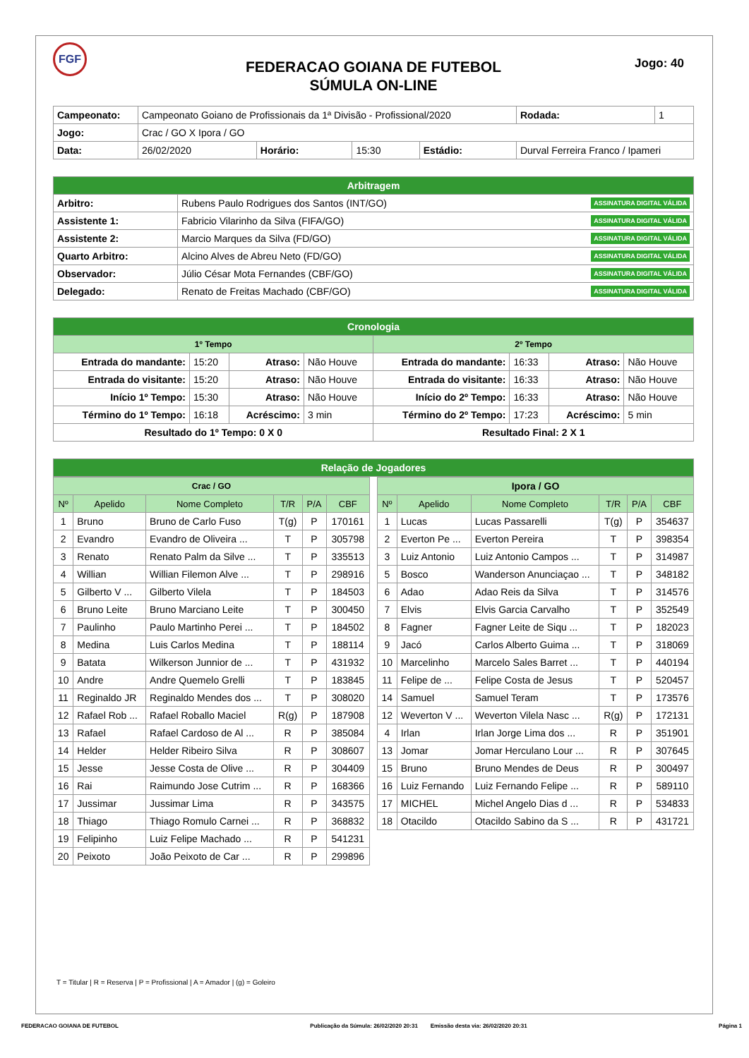FGF
FEDERACAO GOIANA DE FUTEBOL
SÚMULA ON-LINE
Jogo: 40
| Campeonato: | Campeonato Goiano de Profissionais da 1ª Divisão - Profissional/2020 | | | | | Rodada: | 1 |
| Jogo: | Crac / GO X Ipora / GO | | | | | | |
| Data: | 26/02/2020 | Horário: | 15:30 | Estádio: | Durval Ferreira Franco / Ipameri | | |
| Arbitragem | |
| Arbitro: | Rubens Paulo Rodrigues dos Santos (INT/GO) ASSINATURA DIGITAL VÁLIDA |
| Assistente 1: | Fabricio Vilarinho da Silva (FIFA/GO) ASSINATURA DIGITAL VÁLIDA |
| Assistente 2: | Marcio Marques da Silva (FD/GO) ASSINATURA DIGITAL VÁLIDA |
| Quarto Arbitro: | Alcino Alves de Abreu Neto (FD/GO) ASSINATURA DIGITAL VÁLIDA |
| Observador: | Júlio César Mota Fernandes (CBF/GO) ASSINATURA DIGITAL VÁLIDA |
| Delegado: | Renato de Freitas Machado (CBF/GO) ASSINATURA DIGITAL VÁLIDA |
| Cronologia | | | | | | | |
| 1º Tempo | | | | 2º Tempo | | | |
| Entrada do mandante: | 15:20 | Atraso: | Não Houve | Entrada do mandante: | 16:33 | Atraso: | Não Houve |
| Entrada do visitante: | 15:20 | Atraso: | Não Houve | Entrada do visitante: | 16:33 | Atraso: | Não Houve |
| Início 1º Tempo: | 15:30 | Atraso: | Não Houve | Início do 2º Tempo: | 16:33 | Atraso: | Não Houve |
| Término do 1º Tempo: | 16:18 | Acréscimo: | 3 min | Término do 2º Tempo: | 17:23 | Acréscimo: | 5 min |
| Resultado do 1º Tempo: 0 X 0 | | | | Resultado Final: 2 X 1 | | | |
| Relação de Jogadores |
| Crac / GO | | | | | |
| Nº | Apelido | Nome Completo | T/R | P/A | CBF |
| 1 | Bruno | Bruno de Carlo Fuso | T(g) | P | 170161 |
| 2 | Evandro | Evandro de Oliveira ... | T | P | 305798 |
| 3 | Renato | Renato Palm da Silve ... | T | P | 335513 |
| 4 | Willian | Willian Filemon Alve ... | T | P | 298916 |
| 5 | Gilberto V ... | Gilberto Vilela | T | P | 184503 |
| 6 | Bruno Leite | Bruno Marciano Leite | T | P | 300450 |
| 7 | Paulinho | Paulo Martinho Perei ... | T | P | 184502 |
| 8 | Medina | Luis Carlos Medina | T | P | 188114 |
| 9 | Batata | Wilkerson Junnior de ... | T | P | 431932 |
| 10 | Andre | Andre Quemelo Grelli | T | P | 183845 |
| 11 | Reginaldo JR | Reginaldo Mendes dos ... | T | P | 308020 |
| 12 | Rafael Rob ... | Rafael Roballo Maciel | R(g) | P | 187908 |
| 13 | Rafael | Rafael Cardoso de Al ... | R | P | 385084 |
| 14 | Helder | Helder Ribeiro Silva | R | P | 308607 |
| 15 | Jesse | Jesse Costa de Olive ... | R | P | 304409 |
| 16 | Rai | Raimundo Jose Cutrim ... | R | P | 168366 |
| 17 | Jussimar | Jussimar Lima | R | P | 343575 |
| 18 | Thiago | Thiago Romulo Carnei ... | R | P | 368832 |
| 19 | Felipinho | Luiz Felipe Machado ... | R | P | 541231 |
| 20 | Peixoto | João Peixoto de Car ... | R | P | 299896 |
| Ipora / GO | | | | | |
| Nº | Apelido | Nome Completo | T/R | P/A | CBF |
| 1 | Lucas | Lucas Passarelli | T(g) | P | 354637 |
| 2 | Everton Pe ... | Everton Pereira | T | P | 398354 |
| 3 | Luiz Antonio | Luiz Antonio Campos ... | T | P | 314987 |
| 5 | Bosco | Wanderson Anunciaçao ... | T | P | 348182 |
| 6 | Adao | Adao Reis da Silva | T | P | 314576 |
| 7 | Elvis | Elvis Garcia Carvalho | T | P | 352549 |
| 8 | Fagner | Fagner Leite de Siqu ... | T | P | 182023 |
| 9 | Jacó | Carlos Alberto Guima ... | T | P | 318069 |
| 10 | Marcelinho | Marcelo Sales Barret ... | T | P | 440194 |
| 11 | Felipe de ... | Felipe Costa de Jesus | T | P | 520457 |
| 14 | Samuel | Samuel Teram | T | P | 173576 |
| 12 | Weverton V ... | Weverton Vilela Nasc ... | R(g) | P | 172131 |
| 4 | Irlan | Irlan Jorge Lima dos ... | R | P | 351901 |
| 13 | Jomar | Jomar Herculano Lour ... | R | P | 307645 |
| 15 | Bruno | Bruno Mendes de Deus | R | P | 300497 |
| 16 | Luiz Fernando | Luiz Fernando Felipe ... | R | P | 589110 |
| 17 | MICHEL | Michel Angelo Dias d ... | R | P | 534833 |
| 18 | Otacildo | Otacildo Sabino da S ... | R | P | 431721 |
T = Titular | R = Reserva | P = Profissional | A = Amador | (g) = Goleiro
FEDERACAO GOIANA DE FUTEBOL Publicação da Súmula: 26/02/2020 20:31 Emissão desta via: 26/02/2020 20:31 Página 1